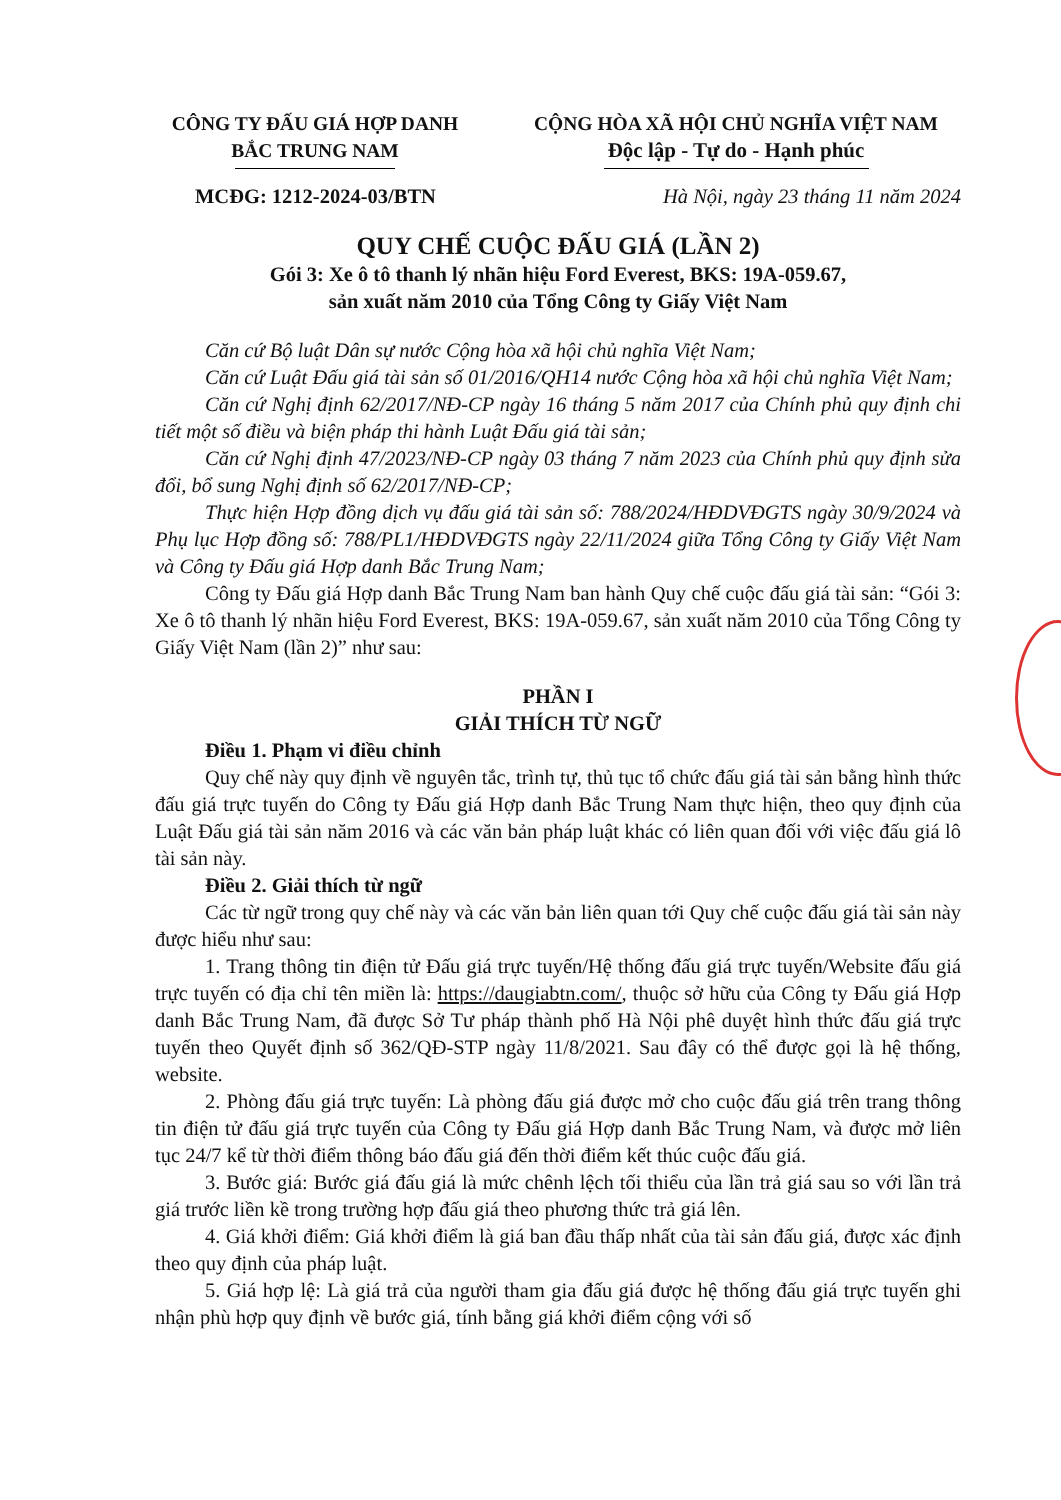CÔNG TY ĐẤU GIÁ HỢP DANH
BẮC TRUNG NAM
CỘNG HÒA XÃ HỘI CHỦ NGHĨA VIỆT NAM
Độc lập - Tự do - Hạnh phúc
MCĐG: 1212-2024-03/BTN Hà Nội, ngày 23 tháng 11 năm 2024
QUY CHẾ CUỘC ĐẤU GIÁ (LẦN 2)
Gói 3: Xe ô tô thanh lý nhãn hiệu Ford Everest, BKS: 19A-059.67,
sản xuất năm 2010 của Tổng Công ty Giấy Việt Nam
Căn cứ Bộ luật Dân sự nước Cộng hòa xã hội chủ nghĩa Việt Nam;
Căn cứ Luật Đấu giá tài sản số 01/2016/QH14 nước Cộng hòa xã hội chủ nghĩa Việt Nam;
Căn cứ Nghị định 62/2017/NĐ-CP ngày 16 tháng 5 năm 2017 của Chính phủ quy định chi tiết một số điều và biện pháp thi hành Luật Đấu giá tài sản;
Căn cứ Nghị định 47/2023/NĐ-CP ngày 03 tháng 7 năm 2023 của Chính phủ quy định sửa đổi, bổ sung Nghị định số 62/2017/NĐ-CP;
Thực hiện Hợp đồng dịch vụ đấu giá tài sản số: 788/2024/HĐDVĐGTS ngày 30/9/2024 và Phụ lục Hợp đồng số: 788/PL1/HĐDVĐGTS ngày 22/11/2024 giữa Tổng Công ty Giấy Việt Nam và Công ty Đấu giá Hợp danh Bắc Trung Nam;
Công ty Đấu giá Hợp danh Bắc Trung Nam ban hành Quy chế cuộc đấu giá tài sản: “Gói 3: Xe ô tô thanh lý nhãn hiệu Ford Everest, BKS: 19A-059.67, sản xuất năm 2010 của Tổng Công ty Giấy Việt Nam (lần 2)” như sau:
PHẦN I
GIẢI THÍCH TỪ NGỮ
Điều 1. Phạm vi điều chỉnh
Quy chế này quy định về nguyên tắc, trình tự, thủ tục tổ chức đấu giá tài sản bằng hình thức đấu giá trực tuyến do Công ty Đấu giá Hợp danh Bắc Trung Nam thực hiện, theo quy định của Luật Đấu giá tài sản năm 2016 và các văn bản pháp luật khác có liên quan đối với việc đấu giá lô tài sản này.
Điều 2. Giải thích từ ngữ
Các từ ngữ trong quy chế này và các văn bản liên quan tới Quy chế cuộc đấu giá tài sản này được hiểu như sau:
1. Trang thông tin điện tử Đấu giá trực tuyến/Hệ thống đấu giá trực tuyến/Website đấu giá trực tuyến có địa chỉ tên miền là: https://daugiabtn.com/, thuộc sở hữu của Công ty Đấu giá Hợp danh Bắc Trung Nam, đã được Sở Tư pháp thành phố Hà Nội phê duyệt hình thức đấu giá trực tuyến theo Quyết định số 362/QĐ-STP ngày 11/8/2021. Sau đây có thể được gọi là hệ thống, website.
2. Phòng đấu giá trực tuyến: Là phòng đấu giá được mở cho cuộc đấu giá trên trang thông tin điện tử đấu giá trực tuyến của Công ty Đấu giá Hợp danh Bắc Trung Nam, và được mở liên tục 24/7 kể từ thời điểm thông báo đấu giá đến thời điểm kết thúc cuộc đấu giá.
3. Bước giá: Bước giá đấu giá là mức chênh lệch tối thiểu của lần trả giá sau so với lần trả giá trước liền kề trong trường hợp đấu giá theo phương thức trả giá lên.
4. Giá khởi điểm: Giá khởi điểm là giá ban đầu thấp nhất của tài sản đấu giá, được xác định theo quy định của pháp luật.
5. Giá hợp lệ: Là giá trả của người tham gia đấu giá được hệ thống đấu giá trực tuyến ghi nhận phù hợp quy định về bước giá, tính bằng giá khởi điểm cộng với số